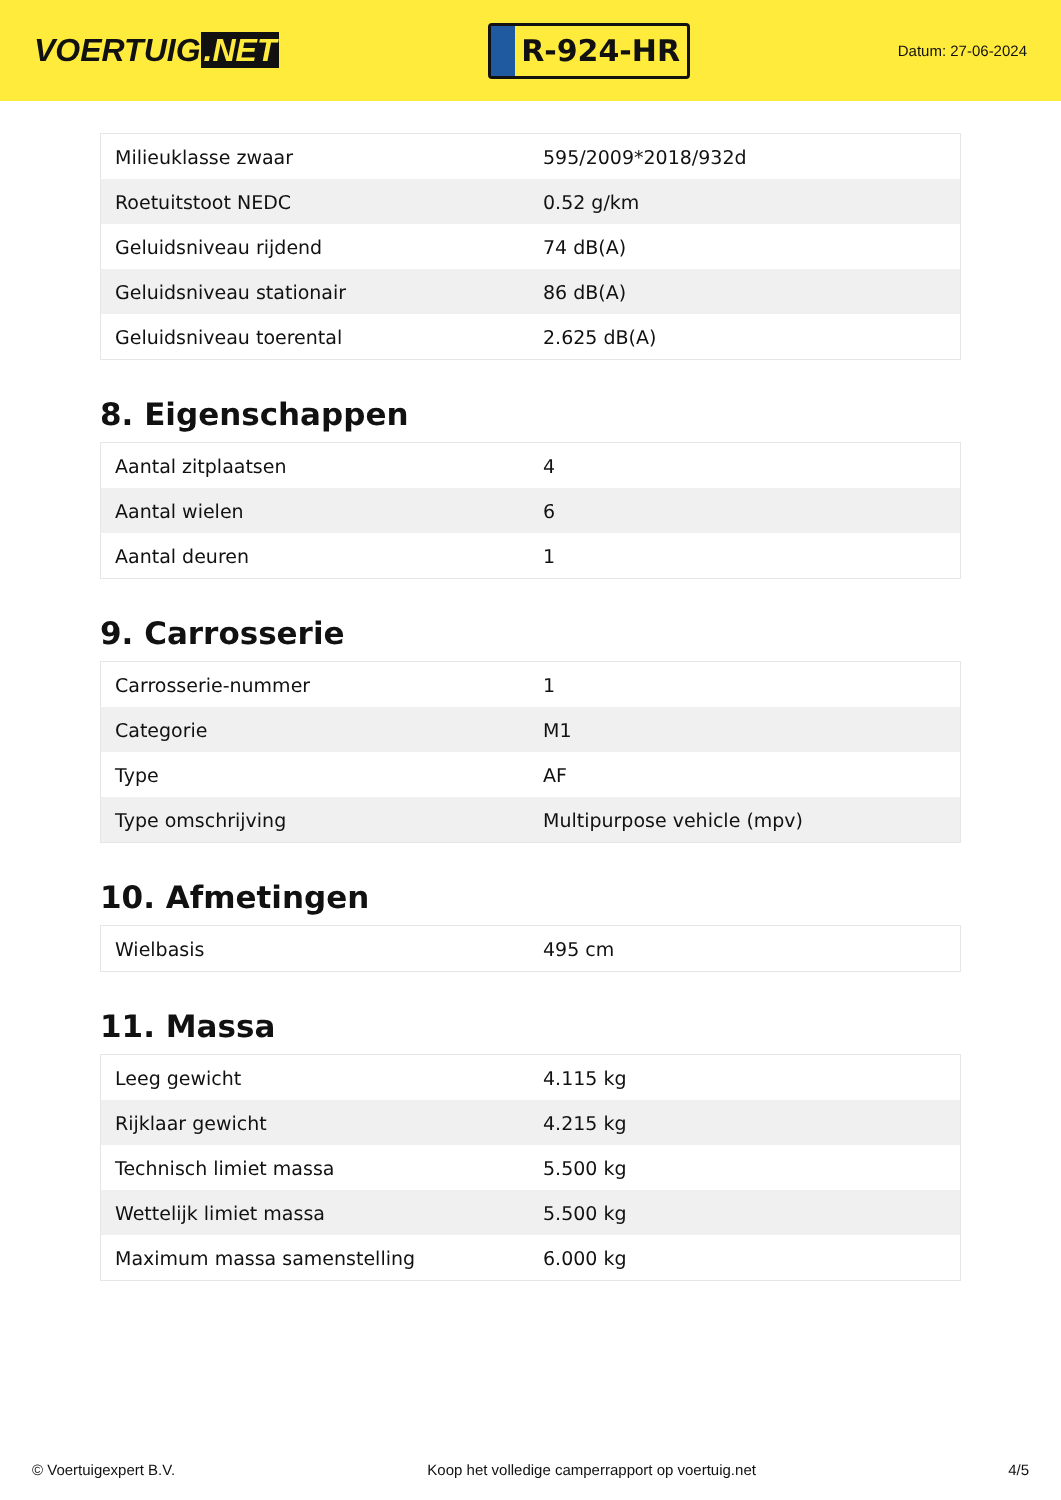VOERTUIG.NET
R-924-HR
Datum: 27-06-2024
| Milieuklasse zwaar | 595/2009*2018/932d |
| Roetuitstoot NEDC | 0.52 g/km |
| Geluidsniveau rijdend | 74 dB(A) |
| Geluidsniveau stationair | 86 dB(A) |
| Geluidsniveau toerental | 2.625 dB(A) |
8. Eigenschappen
| Aantal zitplaatsen | 4 |
| Aantal wielen | 6 |
| Aantal deuren | 1 |
9. Carrosserie
| Carrosserie-nummer | 1 |
| Categorie | M1 |
| Type | AF |
| Type omschrijving | Multipurpose vehicle (mpv) |
10. Afmetingen
| Wielbasis | 495 cm |
11. Massa
| Leeg gewicht | 4.115 kg |
| Rijklaar gewicht | 4.215 kg |
| Technisch limiet massa | 5.500 kg |
| Wettelijk limiet massa | 5.500 kg |
| Maximum massa samenstelling | 6.000 kg |
© Voertuigexpert B.V. Koop het volledige camperrapport op voertuig.net 4/5